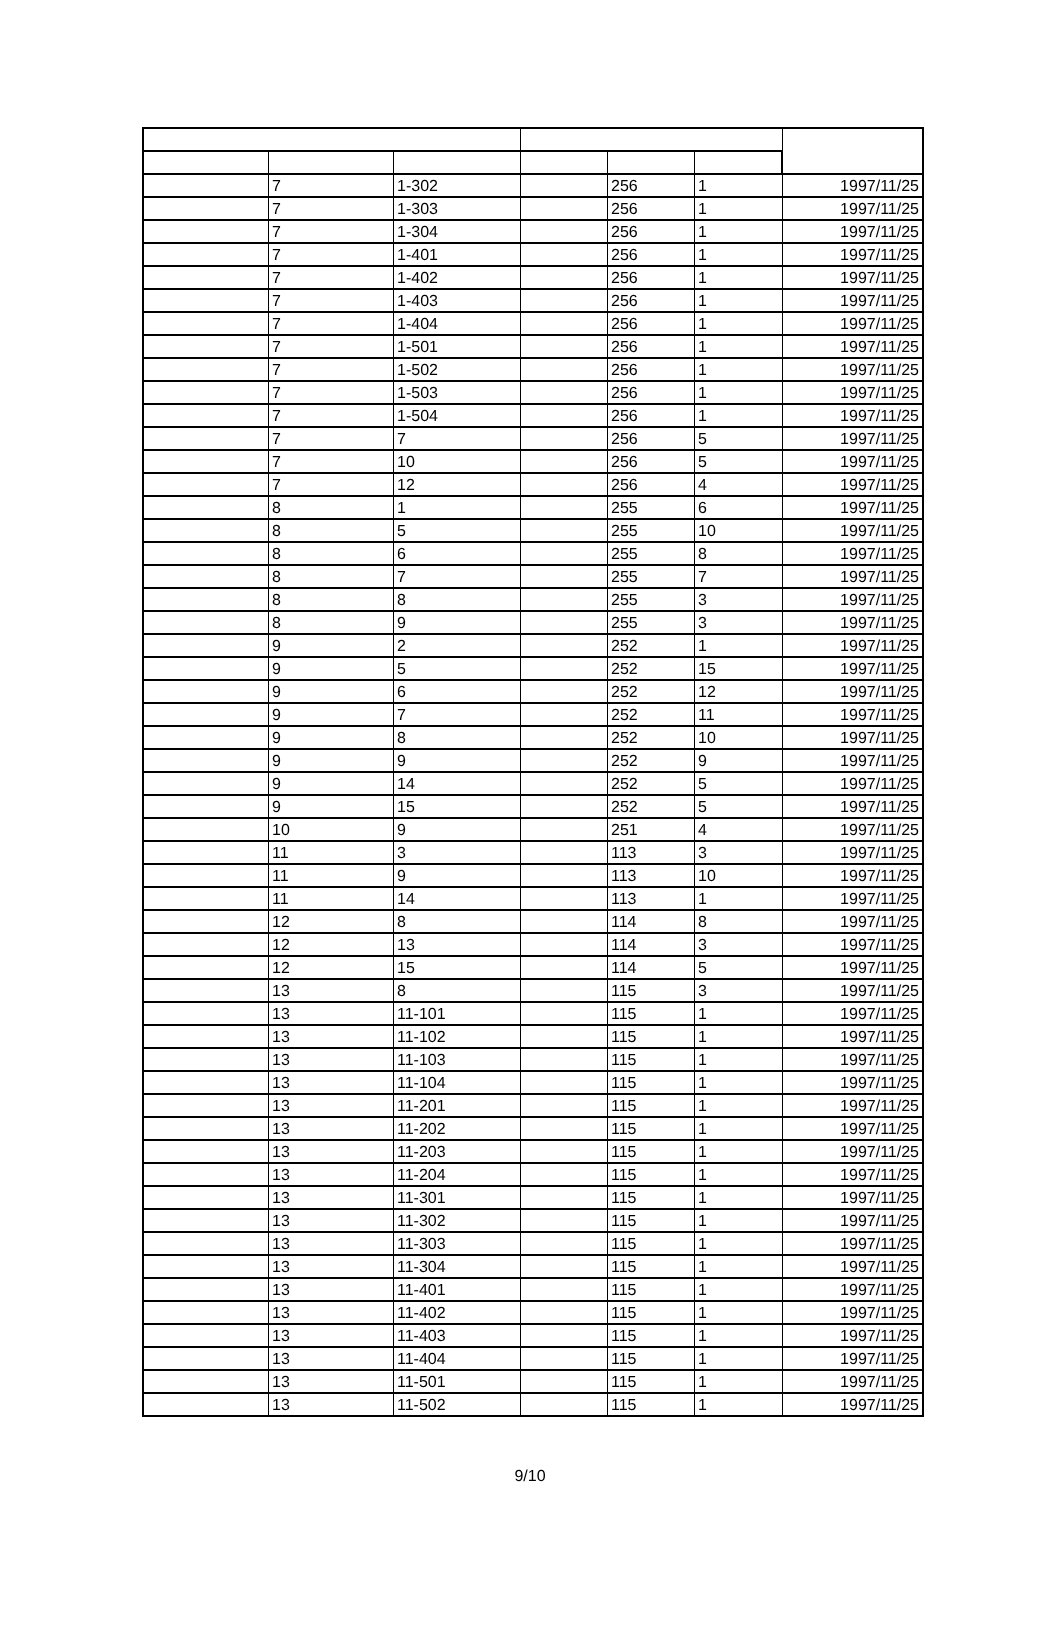| | 7 | 1-302 | | 256 | 1 | 1997/11/25 |
| | 7 | 1-303 | | 256 | 1 | 1997/11/25 |
| | 7 | 1-304 | | 256 | 1 | 1997/11/25 |
| | 7 | 1-401 | | 256 | 1 | 1997/11/25 |
| | 7 | 1-402 | | 256 | 1 | 1997/11/25 |
| | 7 | 1-403 | | 256 | 1 | 1997/11/25 |
| | 7 | 1-404 | | 256 | 1 | 1997/11/25 |
| | 7 | 1-501 | | 256 | 1 | 1997/11/25 |
| | 7 | 1-502 | | 256 | 1 | 1997/11/25 |
| | 7 | 1-503 | | 256 | 1 | 1997/11/25 |
| | 7 | 1-504 | | 256 | 1 | 1997/11/25 |
| | 7 | 7 | | 256 | 5 | 1997/11/25 |
| | 7 | 10 | | 256 | 5 | 1997/11/25 |
| | 7 | 12 | | 256 | 4 | 1997/11/25 |
| | 8 | 1 | | 255 | 6 | 1997/11/25 |
| | 8 | 5 | | 255 | 10 | 1997/11/25 |
| | 8 | 6 | | 255 | 8 | 1997/11/25 |
| | 8 | 7 | | 255 | 7 | 1997/11/25 |
| | 8 | 8 | | 255 | 3 | 1997/11/25 |
| | 8 | 9 | | 255 | 3 | 1997/11/25 |
| | 9 | 2 | | 252 | 1 | 1997/11/25 |
| | 9 | 5 | | 252 | 15 | 1997/11/25 |
| | 9 | 6 | | 252 | 12 | 1997/11/25 |
| | 9 | 7 | | 252 | 11 | 1997/11/25 |
| | 9 | 8 | | 252 | 10 | 1997/11/25 |
| | 9 | 9 | | 252 | 9 | 1997/11/25 |
| | 9 | 14 | | 252 | 5 | 1997/11/25 |
| | 9 | 15 | | 252 | 5 | 1997/11/25 |
| | 10 | 9 | | 251 | 4 | 1997/11/25 |
| | 11 | 3 | | 113 | 3 | 1997/11/25 |
| | 11 | 9 | | 113 | 10 | 1997/11/25 |
| | 11 | 14 | | 113 | 1 | 1997/11/25 |
| | 12 | 8 | | 114 | 8 | 1997/11/25 |
| | 12 | 13 | | 114 | 3 | 1997/11/25 |
| | 12 | 15 | | 114 | 5 | 1997/11/25 |
| | 13 | 8 | | 115 | 3 | 1997/11/25 |
| | 13 | 11-101 | | 115 | 1 | 1997/11/25 |
| | 13 | 11-102 | | 115 | 1 | 1997/11/25 |
| | 13 | 11-103 | | 115 | 1 | 1997/11/25 |
| | 13 | 11-104 | | 115 | 1 | 1997/11/25 |
| | 13 | 11-201 | | 115 | 1 | 1997/11/25 |
| | 13 | 11-202 | | 115 | 1 | 1997/11/25 |
| | 13 | 11-203 | | 115 | 1 | 1997/11/25 |
| | 13 | 11-204 | | 115 | 1 | 1997/11/25 |
| | 13 | 11-301 | | 115 | 1 | 1997/11/25 |
| | 13 | 11-302 | | 115 | 1 | 1997/11/25 |
| | 13 | 11-303 | | 115 | 1 | 1997/11/25 |
| | 13 | 11-304 | | 115 | 1 | 1997/11/25 |
| | 13 | 11-401 | | 115 | 1 | 1997/11/25 |
| | 13 | 11-402 | | 115 | 1 | 1997/11/25 |
| | 13 | 11-403 | | 115 | 1 | 1997/11/25 |
| | 13 | 11-404 | | 115 | 1 | 1997/11/25 |
| | 13 | 11-501 | | 115 | 1 | 1997/11/25 |
| | 13 | 11-502 | | 115 | 1 | 1997/11/25 |
9/10